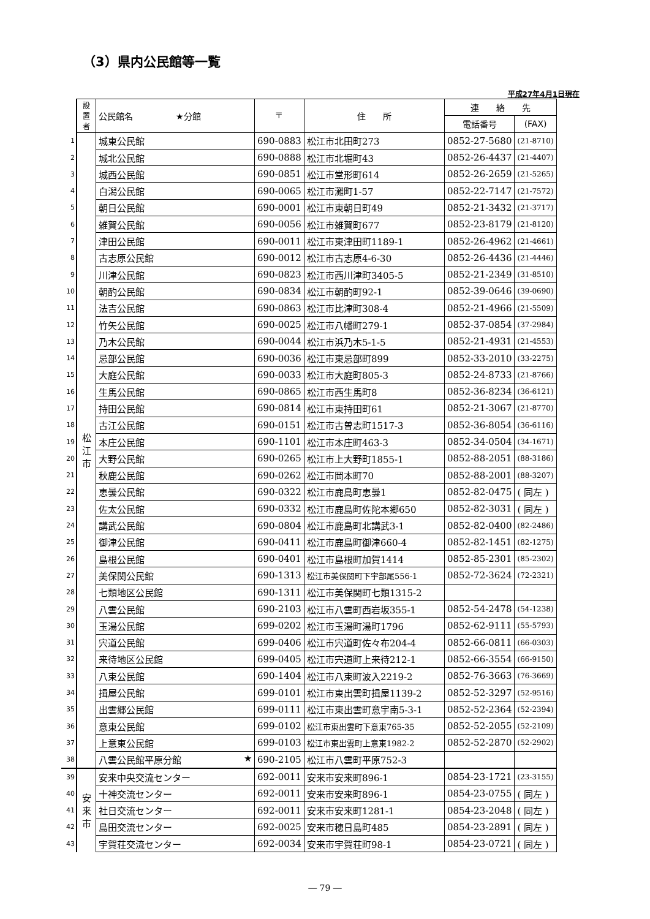（3）県内公民館等一覧
平成27年4月1日現在
| | 設 置 者 | 公民館名 ★分館 | 〒 | 住 所 | 連 絡 先 | |
| | | | | | 電話番号 | (FAX) |
| 1 | 松 江 市 | 城東公民館 | 690-0883 | 松江市北田町273 | 0852-27-5680 | (21-8710) |
| 2 | | 城北公民館 | 690-0888 | 松江市北堀町43 | 0852-26-4437 | (21-4407) |
| 3 | | 城西公民館 | 690-0851 | 松江市堂形町614 | 0852-26-2659 | (21-5265) |
| 4 | | 白潟公民館 | 690-0065 | 松江市灘町1-57 | 0852-22-7147 | (21-7572) |
| 5 | | 朝日公民館 | 690-0001 | 松江市東朝日町49 | 0852-21-3432 | (21-3717) |
| 6 | | 雑賀公民館 | 690-0056 | 松江市雑賀町677 | 0852-23-8179 | (21-8120) |
| 7 | | 津田公民館 | 690-0011 | 松江市東津田町1189-1 | 0852-26-4962 | (21-4661) |
| 8 | | 古志原公民館 | 690-0012 | 松江市古志原4-6-30 | 0852-26-4436 | (21-4446) |
| 9 | | 川津公民館 | 690-0823 | 松江市西川津町3405-5 | 0852-21-2349 | (31-8510) |
| 10 | | 朝酌公民館 | 690-0834 | 松江市朝酌町92-1 | 0852-39-0646 | (39-0690) |
| 11 | | 法吉公民館 | 690-0863 | 松江市比津町308-4 | 0852-21-4966 | (21-5509) |
| 12 | | 竹矢公民館 | 690-0025 | 松江市八幡町279-1 | 0852-37-0854 | (37-2984) |
| 13 | | 乃木公民館 | 690-0044 | 松江市浜乃木5-1-5 | 0852-21-4931 | (21-4553) |
| 14 | | 忌部公民館 | 690-0036 | 松江市東忌部町899 | 0852-33-2010 | (33-2275) |
| 15 | | 大庭公民館 | 690-0033 | 松江市大庭町805-3 | 0852-24-8733 | (21-8766) |
| 16 | | 生馬公民館 | 690-0865 | 松江市西生馬町8 | 0852-36-8234 | (36-6121) |
| 17 | | 持田公民館 | 690-0814 | 松江市東持田町61 | 0852-21-3067 | (21-8770) |
| 18 | | 古江公民館 | 690-0151 | 松江市古曽志町1517-3 | 0852-36-8054 | (36-6116) |
| 19 | | 本庄公民館 | 690-1101 | 松江市本庄町463-3 | 0852-34-0504 | (34-1671) |
| 20 | | 大野公民館 | 690-0265 | 松江市上大野町1855-1 | 0852-88-2051 | (88-3186) |
| 21 | | 秋鹿公民館 | 690-0262 | 松江市岡本町70 | 0852-88-2001 | (88-3207) |
| 22 | | 恵曇公民館 | 690-0322 | 松江市鹿島町恵曇1 | 0852-82-0475 | ( 同左 ) |
| 23 | | 佐太公民館 | 690-0332 | 松江市鹿島町佐陀本郷650 | 0852-82-3031 | ( 同左 ) |
| 24 | | 講武公民館 | 690-0804 | 松江市鹿島町北講武3-1 | 0852-82-0400 | (82-2486) |
| 25 | | 御津公民館 | 690-0411 | 松江市鹿島町御津660-4 | 0852-82-1451 | (82-1275) |
| 26 | | 島根公民館 | 690-0401 | 松江市島根町加賀1414 | 0852-85-2301 | (85-2302) |
| 27 | | 美保関公民館 | 690-1313 | 松江市美保関町下宇部尾556-1 | 0852-72-3624 | (72-2321) |
| 28 | | 七類地区公民館 | 690-1311 | 松江市美保関町七類1315-2 | | |
| 29 | | 八雲公民館 | 690-2103 | 松江市八雲町西岩坂355-1 | 0852-54-2478 | (54-1238) |
| 30 | | 玉湯公民館 | 699-0202 | 松江市玉湯町湯町1796 | 0852-62-9111 | (55-5793) |
| 31 | | 宍道公民館 | 699-0406 | 松江市宍道町佐々布204-4 | 0852-66-0811 | (66-0303) |
| 32 | | 来待地区公民館 | 699-0405 | 松江市宍道町上来待212-1 | 0852-66-3554 | (66-9150) |
| 33 | | 八束公民館 | 690-1404 | 松江市八束町波入2219-2 | 0852-76-3663 | (76-3669) |
| 34 | | 揖屋公民館 | 699-0101 | 松江市東出雲町揖屋1139-2 | 0852-52-3297 | (52-9516) |
| 35 | | 出雲郷公民館 | 699-0111 | 松江市東出雲町意宇南5-3-1 | 0852-52-2364 | (52-2394) |
| 36 | | 意東公民館 | 699-0102 | 松江市東出雲町下意東765-35 | 0852-52-2055 | (52-2109) |
| 37 | | 上意東公民館 | 699-0103 | 松江市東出雲町上意東1982-2 | 0852-52-2870 | (52-2902) |
| 38 | | 八雲公民館平原分館 ★ | 690-2105 | 松江市八雲町平原752-3 | | |
| 39 | 安 来 市 | 安来中央交流センター | 692-0011 | 安来市安来町896-1 | 0854-23-1721 | (23-3155) |
| 40 | | 十神交流センター | 692-0011 | 安来市安来町896-1 | 0854-23-0755 | ( 同左 ) |
| 41 | | 社日交流センター | 692-0011 | 安来市安来町1281-1 | 0854-23-2048 | ( 同左 ) |
| 42 | | 島田交流センター | 692-0025 | 安来市穂日島町485 | 0854-23-2891 | ( 同左 ) |
| 43 | | 宇賀荘交流センター | 692-0034 | 安来市宇賀荘町98-1 | 0854-23-0721 | ( 同左 ) |
― 79 ―